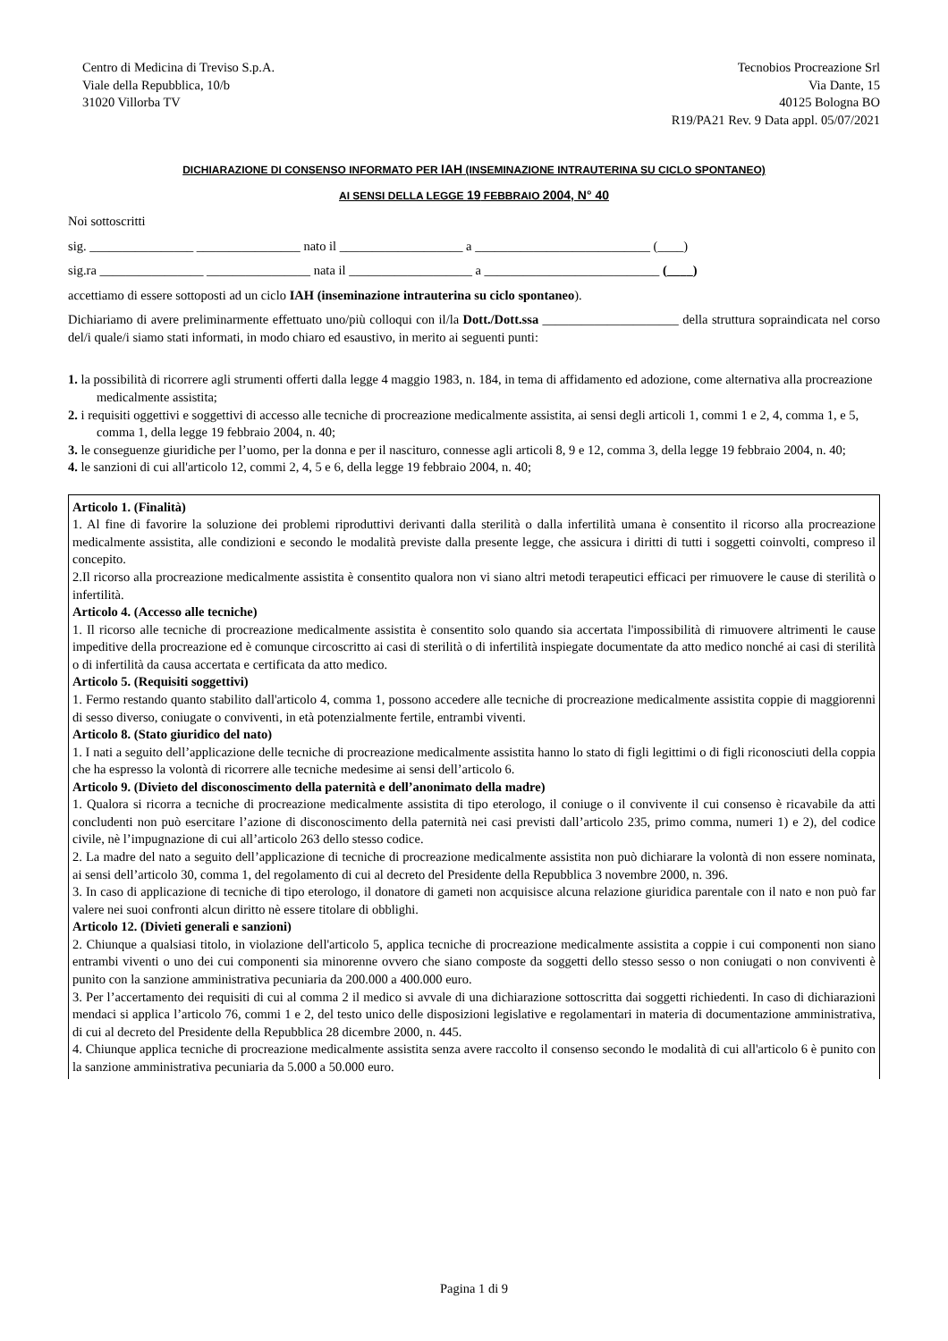Centro di Medicina di Treviso S.p.A.
Viale della Repubblica, 10/b
31020 Villorba TV
Tecnobios Procreazione Srl
Via Dante, 15
40125 Bologna BO
R19/PA21 Rev. 9 Data appl. 05/07/2021
DICHIARAZIONE DI CONSENSO INFORMATO PER IAH (INSEMINAZIONE INTRAUTERINA SU CICLO SPONTANEO)
AI SENSI DELLA LEGGE 19 FEBBRAIO 2004, N° 40
Noi sottoscritti
sig. ________________ ________________ nato il ___________________ a ___________________________ (____)
sig.ra ________________ ________________ nata il ___________________ a ___________________________ (____)
accettiamo di essere sottoposti ad un ciclo IAH (inseminazione intrauterina su ciclo spontaneo).
Dichiariamo di avere preliminarmente effettuato uno/più colloqui con il/la Dott./Dott.ssa _____________________ della struttura sopraindicata nel corso del/i quale/i siamo stati informati, in modo chiaro ed esaustivo, in merito ai seguenti punti:
1. la possibilità di ricorrere agli strumenti offerti dalla legge 4 maggio 1983, n. 184, in tema di affidamento ed adozione, come alternativa alla procreazione medicalmente assistita;
2. i requisiti oggettivi e soggettivi di accesso alle tecniche di procreazione medicalmente assistita, ai sensi degli articoli 1, commi 1 e 2, 4, comma 1, e 5, comma 1, della legge 19 febbraio 2004, n. 40;
3. le conseguenze giuridiche per l’uomo, per la donna e per il nascituro, connesse agli articoli 8, 9 e 12, comma 3, della legge 19 febbraio 2004, n. 40;
4. le sanzioni di cui all'articolo 12, commi 2, 4, 5 e 6, della legge 19 febbraio 2004, n. 40;
Articolo 1. (Finalità)
1. Al fine di favorire la soluzione dei problemi riproduttivi derivanti dalla sterilità o dalla infertilità umana è consentito il ricorso alla procreazione medicalmente assistita, alle condizioni e secondo le modalità previste dalla presente legge, che assicura i diritti di tutti i soggetti coinvolti, compreso il concepito.
2.Il ricorso alla procreazione medicalmente assistita è consentito qualora non vi siano altri metodi terapeutici efficaci per rimuovere le cause di sterilità o infertilità.
Articolo 4. (Accesso alle tecniche)
1. Il ricorso alle tecniche di procreazione medicalmente assistita è consentito solo quando sia accertata l'impossibilità di rimuovere altrimenti le cause impeditive della procreazione ed è comunque circoscritto ai casi di sterilità o di infertilità inspiegate documentate da atto medico nonché ai casi di sterilità o di infertilità da causa accertata e certificata da atto medico.
Articolo 5. (Requisiti soggettivi)
1. Fermo restando quanto stabilito dall'articolo 4, comma 1, possono accedere alle tecniche di procreazione medicalmente assistita coppie di maggiorenni di sesso diverso, coniugate o conviventi, in età potenzialmente fertile, entrambi viventi.
Articolo 8. (Stato giuridico del nato)
1. I nati a seguito dell’applicazione delle tecniche di procreazione medicalmente assistita hanno lo stato di figli legittimi o di figli riconosciuti della coppia che ha espresso la volontà di ricorrere alle tecniche medesime ai sensi dell’articolo 6.
Articolo 9. (Divieto del disconoscimento della paternità e dell’anonimato della madre)
1. Qualora si ricorra a tecniche di procreazione medicalmente assistita di tipo eterologo, il coniuge o il convivente il cui consenso è ricavabile da atti concludenti non può esercitare l’azione di disconoscimento della paternità nei casi previsti dall’articolo 235, primo comma, numeri 1) e 2), del codice civile, nè l’impugnazione di cui all’articolo 263 dello stesso codice.
2. La madre del nato a seguito dell’applicazione di tecniche di procreazione medicalmente assistita non può dichiarare la volontà di non essere nominata, ai sensi dell’articolo 30, comma 1, del regolamento di cui al decreto del Presidente della Repubblica 3 novembre 2000, n. 396.
3. In caso di applicazione di tecniche di tipo eterologo, il donatore di gameti non acquisisce alcuna relazione giuridica parentale con il nato e non può far valere nei suoi confronti alcun diritto nè essere titolare di obblighi.
Articolo 12. (Divieti generali e sanzioni)
2. Chiunque a qualsiasi titolo, in violazione dell'articolo 5, applica tecniche di procreazione medicalmente assistita a coppie i cui componenti non siano entrambi viventi o uno dei cui componenti sia minorenne ovvero che siano composte da soggetti dello stesso sesso o non coniugati o non conviventi è punito con la sanzione amministrativa pecuniaria da 200.000 a 400.000 euro.
3. Per l’accertamento dei requisiti di cui al comma 2 il medico si avvale di una dichiarazione sottoscritta dai soggetti richiedenti. In caso di dichiarazioni mendaci si applica l’articolo 76, commi 1 e 2, del testo unico delle disposizioni legislative e regolamentari in materia di documentazione amministrativa, di cui al decreto del Presidente della Repubblica 28 dicembre 2000, n. 445.
4. Chiunque applica tecniche di procreazione medicalmente assistita senza avere raccolto il consenso secondo le modalità di cui all'articolo 6 è punito con la sanzione amministrativa pecuniaria da 5.000 a 50.000 euro.
Pagina 1 di 9